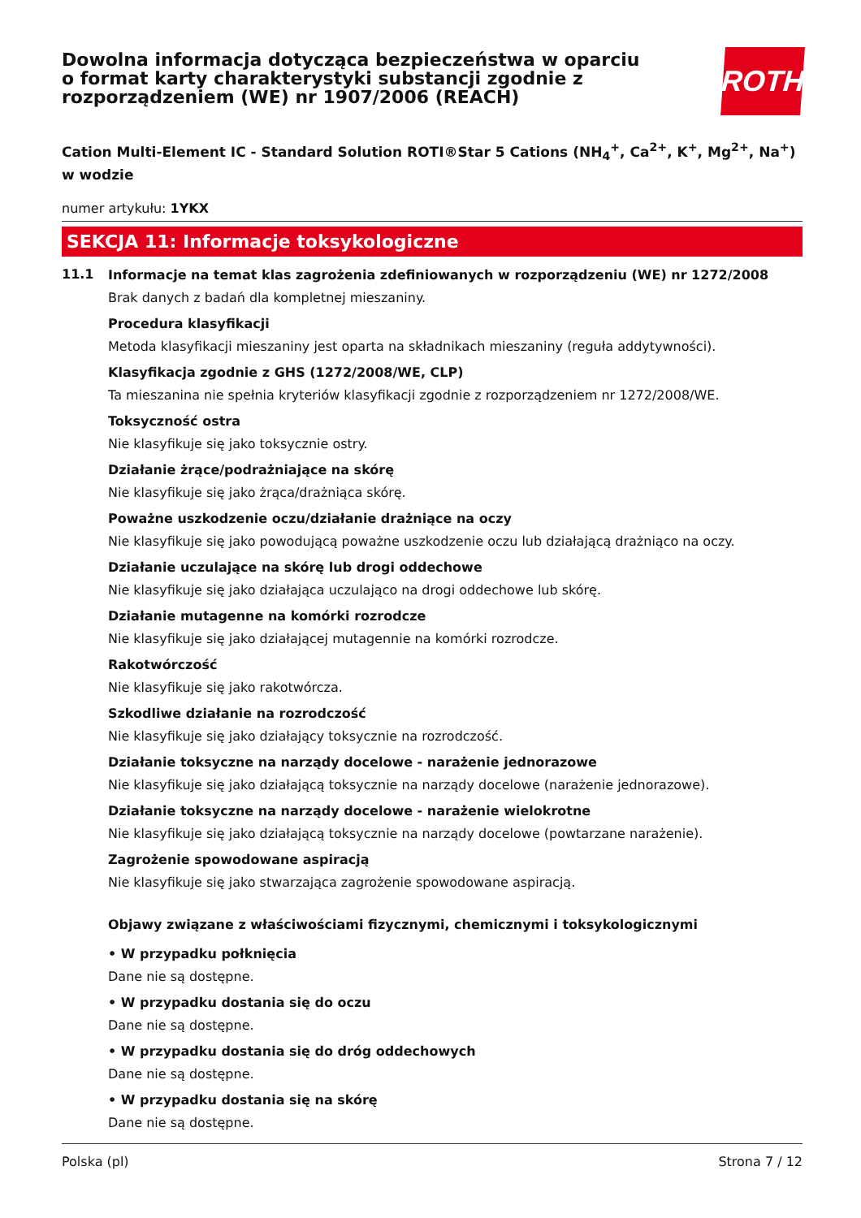Dowolna informacja dotycząca bezpieczeństwa w oparciu o format karty charakterystyki substancji zgodnie z rozporządzeniem (WE) nr 1907/2006 (REACH)
ROTH
Cation Multi-Element IC - Standard Solution ROTI®Star 5 Cations (NH<sub>4</sub><sup>+</sup>, Ca<sup>2+</sup>, K<sup>+</sup>, Mg<sup>2+</sup>, Na<sup>+</sup>) w wodzie
numer artykułu: 1YKX
SEKCJA 11: Informacje toksykologiczne
11.1
Informacje na temat klas zagrożenia zdefiniowanych w rozporządzeniu (WE) nr 1272/2008
Brak danych z badań dla kompletnej mieszaniny.
Procedura klasyfikacji
Metoda klasyfikacji mieszaniny jest oparta na składnikach mieszaniny (reguła addytywności).
Klasyfikacja zgodnie z GHS (1272/2008/WE, CLP)
Ta mieszanina nie spełnia kryteriów klasyfikacji zgodnie z rozporządzeniem nr 1272/2008/WE.
Toksyczność ostra
Nie klasyfikuje się jako toksycznie ostry.
Działanie żrące/podrażniające na skórę
Nie klasyfikuje się jako żrąca/drażniąca skórę.
Poważne uszkodzenie oczu/działanie drażniące na oczy
Nie klasyfikuje się jako powodującą poważne uszkodzenie oczu lub działającą drażniąco na oczy.
Działanie uczulające na skórę lub drogi oddechowe
Nie klasyfikuje się jako działająca uczulająco na drogi oddechowe lub skórę.
Działanie mutagenne na komórki rozrodcze
Nie klasyfikuje się jako działającej mutagennie na komórki rozrodcze.
Rakotwórczość
Nie klasyfikuje się jako rakotwórcza.
Szkodliwe działanie na rozrodczość
Nie klasyfikuje się jako działający toksycznie na rozrodczość.
Działanie toksyczne na narządy docelowe - narażenie jednorazowe
Nie klasyfikuje się jako działającą toksycznie na narządy docelowe (narażenie jednorazowe).
Działanie toksyczne na narządy docelowe - narażenie wielokrotne
Nie klasyfikuje się jako działającą toksycznie na narządy docelowe (powtarzane narażenie).
Zagrożenie spowodowane aspiracją
Nie klasyfikuje się jako stwarzająca zagrożenie spowodowane aspiracją.
Objawy związane z właściwościami fizycznymi, chemicznymi i toksykologicznymi
• W przypadku połknięcia
Dane nie są dostępne.
• W przypadku dostania się do oczu
Dane nie są dostępne.
• W przypadku dostania się do dróg oddechowych
Dane nie są dostępne.
• W przypadku dostania się na skórę
Dane nie są dostępne.
Polska (pl) Strona 7 / 12